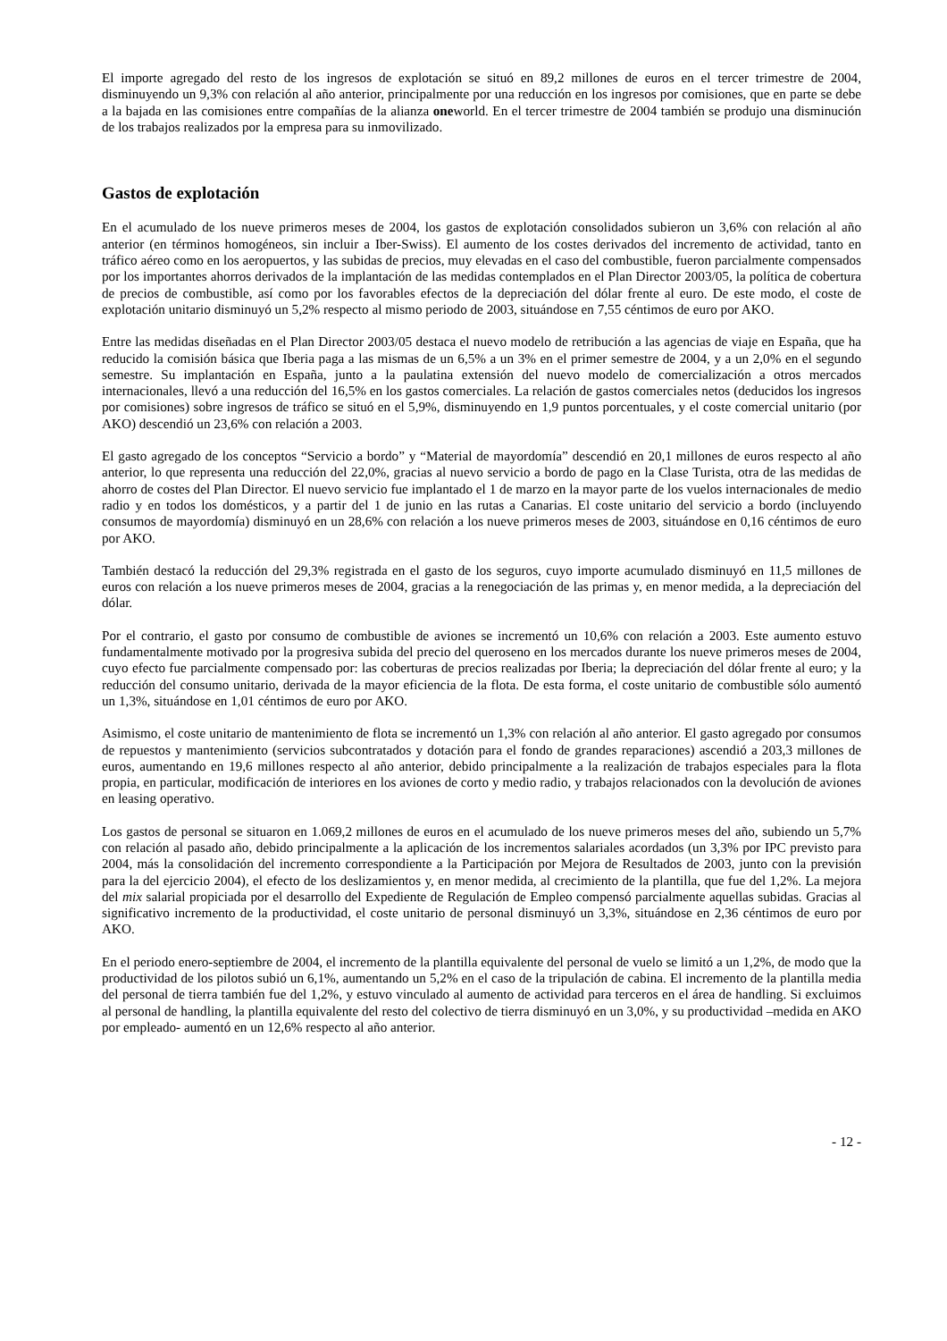El importe agregado del resto de los ingresos de explotación se situó en 89,2 millones de euros en el tercer trimestre de 2004, disminuyendo un 9,3% con relación al año anterior, principalmente por una reducción en los ingresos por comisiones, que en parte se debe a la bajada en las comisiones entre compañías de la alianza oneworld. En el tercer trimestre de 2004 también se produjo una disminución de los trabajos realizados por la empresa para su inmovilizado.
Gastos de explotación
En el acumulado de los nueve primeros meses de 2004, los gastos de explotación consolidados subieron un 3,6% con relación al año anterior (en términos homogéneos, sin incluir a Iber-Swiss). El aumento de los costes derivados del incremento de actividad, tanto en tráfico aéreo como en los aeropuertos, y las subidas de precios, muy elevadas en el caso del combustible, fueron parcialmente compensados por los importantes ahorros derivados de la implantación de las medidas contemplados en el Plan Director 2003/05, la política de cobertura de precios de combustible, así como por los favorables efectos de la depreciación del dólar frente al euro. De este modo, el coste de explotación unitario disminuyó un 5,2% respecto al mismo periodo de 2003, situándose en 7,55 céntimos de euro por AKO.
Entre las medidas diseñadas en el Plan Director 2003/05 destaca el nuevo modelo de retribución a las agencias de viaje en España, que ha reducido la comisión básica que Iberia paga a las mismas de un 6,5% a un 3% en el primer semestre de 2004, y a un 2,0% en el segundo semestre. Su implantación en España, junto a la paulatina extensión del nuevo modelo de comercialización a otros mercados internacionales, llevó a una reducción del 16,5% en los gastos comerciales. La relación de gastos comerciales netos (deducidos los ingresos por comisiones) sobre ingresos de tráfico se situó en el 5,9%, disminuyendo en 1,9 puntos porcentuales, y el coste comercial unitario (por AKO) descendió un 23,6% con relación a 2003.
El gasto agregado de los conceptos “Servicio a bordo” y “Material de mayordomía” descendió en 20,1 millones de euros respecto al año anterior, lo que representa una reducción del 22,0%, gracias al nuevo servicio a bordo de pago en la Clase Turista, otra de las medidas de ahorro de costes del Plan Director. El nuevo servicio fue implantado el 1 de marzo en la mayor parte de los vuelos internacionales de medio radio y en todos los domésticos, y a partir del 1 de junio en las rutas a Canarias. El coste unitario del servicio a bordo (incluyendo consumos de mayordomía) disminuyó en un 28,6% con relación a los nueve primeros meses de 2003, situándose en 0,16 céntimos de euro por AKO.
También destacó la reducción del 29,3% registrada en el gasto de los seguros, cuyo importe acumulado disminuyó en 11,5 millones de euros con relación a los nueve primeros meses de 2004, gracias a la renegociación de las primas y, en menor medida, a la depreciación del dólar.
Por el contrario, el gasto por consumo de combustible de aviones se incrementó un 10,6% con relación a 2003. Este aumento estuvo fundamentalmente motivado por la progresiva subida del precio del queroseno en los mercados durante los nueve primeros meses de 2004, cuyo efecto fue parcialmente compensado por: las coberturas de precios realizadas por Iberia; la depreciación del dólar frente al euro; y la reducción del consumo unitario, derivada de la mayor eficiencia de la flota. De esta forma, el coste unitario de combustible sólo aumentó un 1,3%, situándose en 1,01 céntimos de euro por AKO.
Asimismo, el coste unitario de mantenimiento de flota se incrementó un 1,3% con relación al año anterior. El gasto agregado por consumos de repuestos y mantenimiento (servicios subcontratados y dotación para el fondo de grandes reparaciones) ascendió a 203,3 millones de euros, aumentando en 19,6 millones respecto al año anterior, debido principalmente a la realización de trabajos especiales para la flota propia, en particular, modificación de interiores en los aviones de corto y medio radio, y trabajos relacionados con la devolución de aviones en leasing operativo.
Los gastos de personal se situaron en 1.069,2 millones de euros en el acumulado de los nueve primeros meses del año, subiendo un 5,7% con relación al pasado año, debido principalmente a la aplicación de los incrementos salariales acordados (un 3,3% por IPC previsto para 2004, más la consolidación del incremento correspondiente a la Participación por Mejora de Resultados de 2003, junto con la previsión para la del ejercicio 2004), el efecto de los deslizamientos y, en menor medida, al crecimiento de la plantilla, que fue del 1,2%. La mejora del mix salarial propiciada por el desarrollo del Expediente de Regulación de Empleo compensó parcialmente aquellas subidas. Gracias al significativo incremento de la productividad, el coste unitario de personal disminuyó un 3,3%, situándose en 2,36 céntimos de euro por AKO.
En el periodo enero-septiembre de 2004, el incremento de la plantilla equivalente del personal de vuelo se limitó a un 1,2%, de modo que la productividad de los pilotos subió un 6,1%, aumentando un 5,2% en el caso de la tripulación de cabina. El incremento de la plantilla media del personal de tierra también fue del 1,2%, y estuvo vinculado al aumento de actividad para terceros en el área de handling. Si excluimos al personal de handling, la plantilla equivalente del resto del colectivo de tierra disminuyó en un 3,0%, y su productividad –medida en AKO por empleado- aumentó en un 12,6% respecto al año anterior.
- 12 -